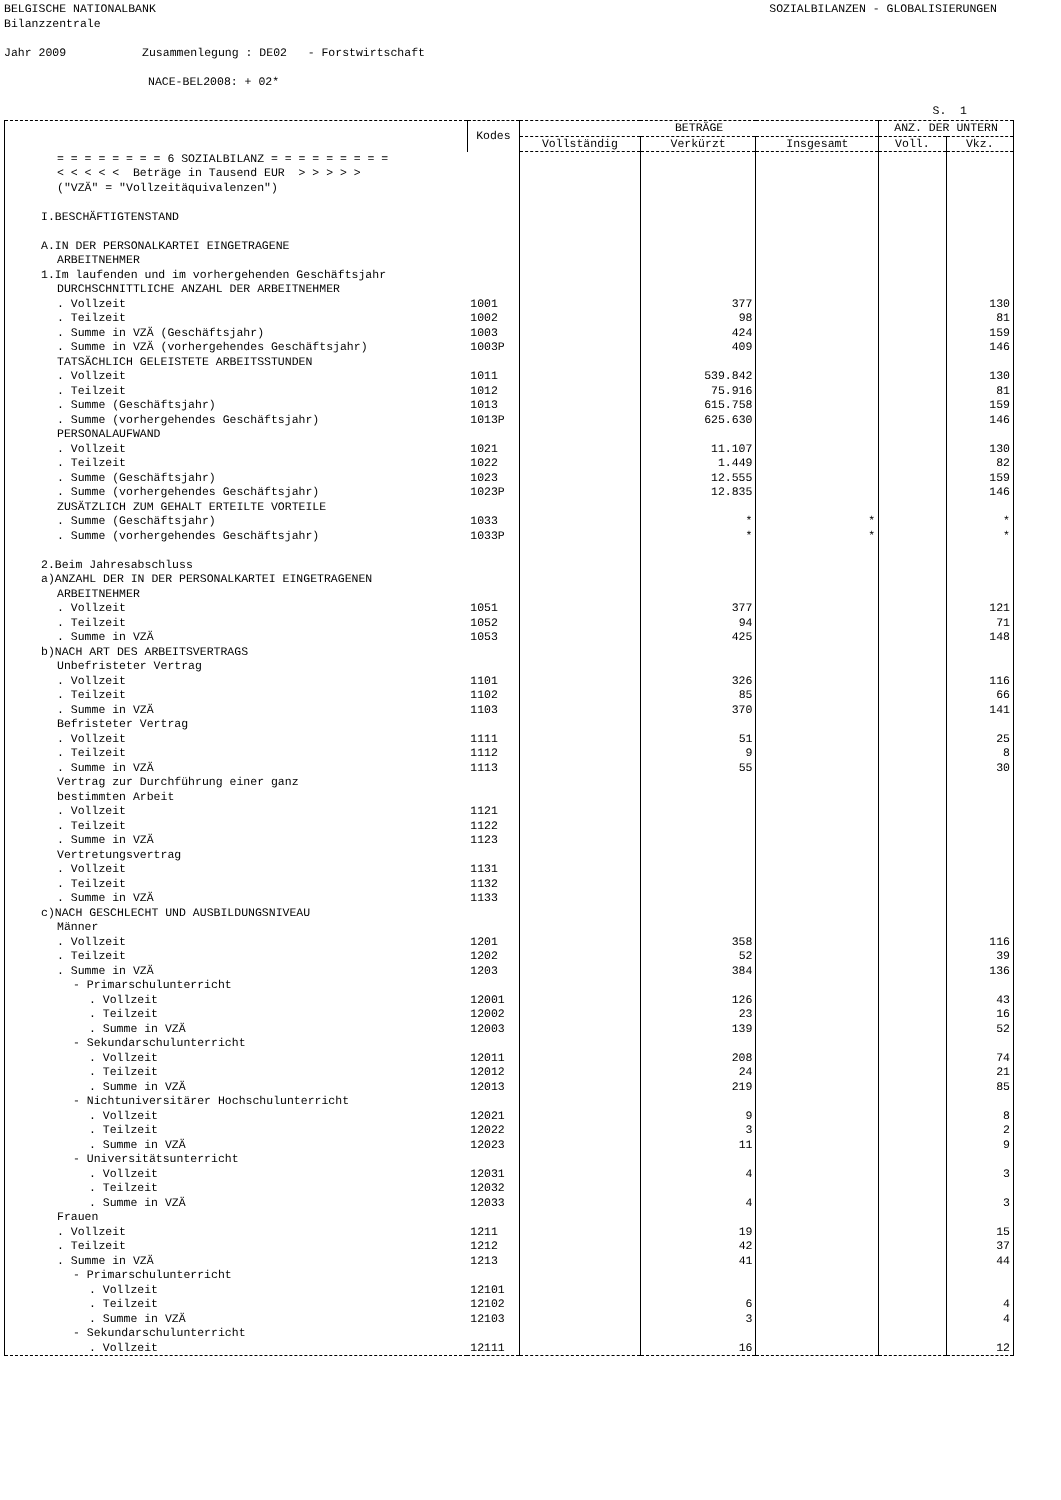BELGISCHE NATIONALBANK SOZIALBILANZEN - GLOBALISIERUNGEN
Bilanzzentrale
Jahr 2009 Zusammenlegung : DE02 - Forstwirtschaft
NACE-BEL2008: + 02*
S. 1
| | Kodes | BETRÄGE | | | ANZ. DER UNTERN | |
| --- | --- | --- | --- | --- | --- | --- |
| | | Vollständig | Verkürzt | Insgesamt | Voll. | Vkz. |
| = = = = = = = = 6 SOZIALBILANZ = = = = = = = = = | | | | | | |
| < < < < < Beträge in Tausend EUR > > > > > | | | | | | |
| ("VZÄ" = "Vollzeitäquivalenzen") | | | | | | |
| I.BESCHÄFTIGTENSTAND | | | | | | |
| A.IN DER PERSONALKARTEI EINGETRAGENE | | | | | | |
| ARBEITNEHMER | | | | | | |
| 1.Im laufenden und im vorhergehenden Geschäftsjahr | | | | | | |
| DURCHSCHNITTLICHE ANZAHL DER ARBEITNEHMER | | | | | | |
| . Vollzeit | 1001 | | 377 | | | 130 |
| . Teilzeit | 1002 | | 98 | | | 81 |
| . Summe in VZÄ (Geschäftsjahr) | 1003 | | 424 | | | 159 |
| . Summe in VZÄ (vorhergehendes Geschäftsjahr) | 1003P | | 409 | | | 146 |
| TATSÄCHLICH GELEISTETE ARBEITSSTUNDEN | | | | | | |
| . Vollzeit | 1011 | | 539.842 | | | 130 |
| . Teilzeit | 1012 | | 75.916 | | | 81 |
| . Summe (Geschäftsjahr) | 1013 | | 615.758 | | | 159 |
| . Summe (vorhergehendes Geschäftsjahr) | 1013P | | 625.630 | | | 146 |
| PERSONALAUFWAND | | | | | | |
| . Vollzeit | 1021 | | 11.107 | | | 130 |
| . Teilzeit | 1022 | | 1.449 | | | 82 |
| . Summe (Geschäftsjahr) | 1023 | | 12.555 | | | 159 |
| . Summe (vorhergehendes Geschäftsjahr) | 1023P | | 12.835 | | | 146 |
| ZUSÄTZLICH ZUM GEHALT ERTEILTE VORTEILE | | | | | | |
| . Summe (Geschäftsjahr) | 1033 | | * | * | | * |
| . Summe (vorhergehendes Geschäftsjahr) | 1033P | | * | * | | * |
| 2.Beim Jahresabschluss | | | | | | |
| a)ANZAHL DER IN DER PERSONALKARTEI EINGETRAGENEN | | | | | | |
| ARBEITNEHMER | | | | | | |
| . Vollzeit | 1051 | | 377 | | | 121 |
| . Teilzeit | 1052 | | 94 | | | 71 |
| . Summe in VZÄ | 1053 | | 425 | | | 148 |
| b)NACH ART DES ARBEITSVERTRAGS | | | | | | |
| Unbefristeter Vertrag | | | | | | |
| . Vollzeit | 1101 | | 326 | | | 116 |
| . Teilzeit | 1102 | | 85 | | | 66 |
| . Summe in VZÄ | 1103 | | 370 | | | 141 |
| Befristeter Vertrag | | | | | | |
| . Vollzeit | 1111 | | 51 | | | 25 |
| . Teilzeit | 1112 | | 9 | | | 8 |
| . Summe in VZÄ | 1113 | | 55 | | | 30 |
| Vertrag zur Durchführung einer ganz | | | | | | |
| bestimmten Arbeit | | | | | | |
| . Vollzeit | 1121 | | | | | |
| . Teilzeit | 1122 | | | | | |
| . Summe in VZÄ | 1123 | | | | | |
| Vertretungsvertrag | | | | | | |
| . Vollzeit | 1131 | | | | | |
| . Teilzeit | 1132 | | | | | |
| . Summe in VZÄ | 1133 | | | | | |
| c)NACH GESCHLECHT UND AUSBILDUNGSNIVEAU | | | | | | |
| Männer | | | | | | |
| . Vollzeit | 1201 | | 358 | | | 116 |
| . Teilzeit | 1202 | | 52 | | | 39 |
| . Summe in VZÄ | 1203 | | 384 | | | 136 |
| - Primarschulunterricht | | | | | | |
| . Vollzeit | 12001 | | 126 | | | 43 |
| . Teilzeit | 12002 | | 23 | | | 16 |
| . Summe in VZÄ | 12003 | | 139 | | | 52 |
| - Sekundarschulunterricht | | | | | | |
| . Vollzeit | 12011 | | 208 | | | 74 |
| . Teilzeit | 12012 | | 24 | | | 21 |
| . Summe in VZÄ | 12013 | | 219 | | | 85 |
| - Nichtuniversitärer Hochschulunterricht | | | | | | |
| . Vollzeit | 12021 | | 9 | | | 8 |
| . Teilzeit | 12022 | | 3 | | | 2 |
| . Summe in VZÄ | 12023 | | 11 | | | 9 |
| - Universitätsunterricht | | | | | | |
| . Vollzeit | 12031 | | 4 | | | 3 |
| . Teilzeit | 12032 | | | | | |
| . Summe in VZÄ | 12033 | | 4 | | | 3 |
| Frauen | | | | | | |
| . Vollzeit | 1211 | | 19 | | | 15 |
| . Teilzeit | 1212 | | 42 | | | 37 |
| . Summe in VZÄ | 1213 | | 41 | | | 44 |
| - Primarschulunterricht | | | | | | |
| . Vollzeit | 12101 | | | | | |
| . Teilzeit | 12102 | | 6 | | | 4 |
| . Summe in VZÄ | 12103 | | 3 | | | 4 |
| - Sekundarschulunterricht | | | | | | |
| . Vollzeit | 12111 | | 16 | | | 12 |